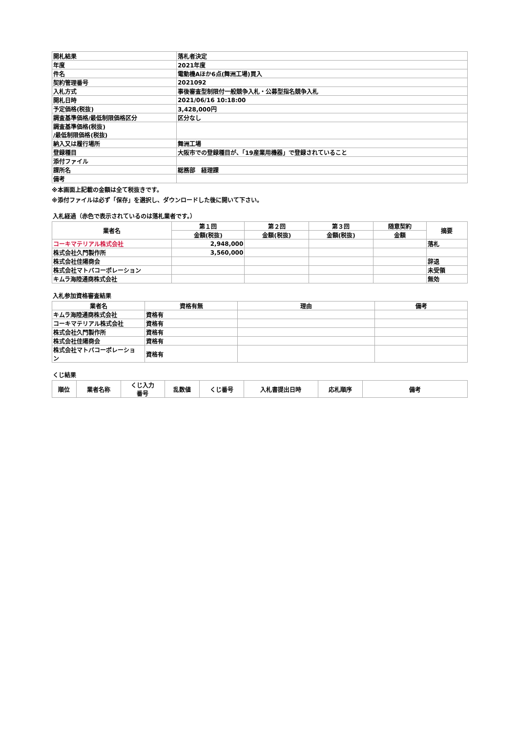| 開札結果 | 落札者決定 |
| 年度 | 2021年度 |
| 件名 | 電動機Aほか6点(舞洲工場)買入 |
| 契約管理番号 | 2021092 |
| 入札方式 | 事後審査型制限付一般競争入札・公募型指名競争入札 |
| 開札日時 | 2021/06/16 10:18:00 |
| 予定価格(税抜) | 3,428,000円 |
| 調査基準価格/最低制限価格区分 | 区分なし |
| 調査基準価格(税抜) /最低制限価格(税抜) | |
| 納入又は履行場所 | 舞洲工場 |
| 登録種目 | 大阪市での登録種目が、「19産業用機器」で登録されていること |
| 添付ファイル | |
| 課所名 | 総務部 経理課 |
| 備考 | |
※本画面上記載の金額は全て税抜きです。
※添付ファイルは必ず「保存」を選択し、ダウンロードした後に開いて下さい。
入札経過（赤色で表示されているのは落札業者です。）
| 業者名 | 第１回 | 第２回 | 第３回 | 随意契約 | 摘要 |
| --- | --- | --- | --- | --- | --- |
| | 金額(税抜) | 金額(税抜) | 金額(税抜) | 金額 | |
| コーキマテリアル株式会社 | 2,948,000 | | | | 落札 |
| 株式会社久門製作所 | 3,560,000 | | | | |
| 株式会社佳陽商会 | | | | | 辞退 |
| 株式会社マトバコーポレーション | | | | | 未受領 |
| キムラ海陸通商株式会社 | | | | | 無効 |
入札参加資格審査結果
| 業者名 | 資格有無 | 理由 | 備考 |
| --- | --- | --- | --- |
| キムラ海陸通商株式会社 | 資格有 | | |
| コーキマテリアル株式会社 | 資格有 | | |
| 株式会社久門製作所 | 資格有 | | |
| 株式会社佳陽商会 | 資格有 | | |
| 株式会社マトバコーポレーショ ン | 資格有 | | |
くじ結果
| 順位 | 業者名称 | くじ入力 番号 | 乱数値 | くじ番号 | 入札書提出日時 | 応札順序 | 備考 |
| --- | --- | --- | --- | --- | --- | --- | --- |